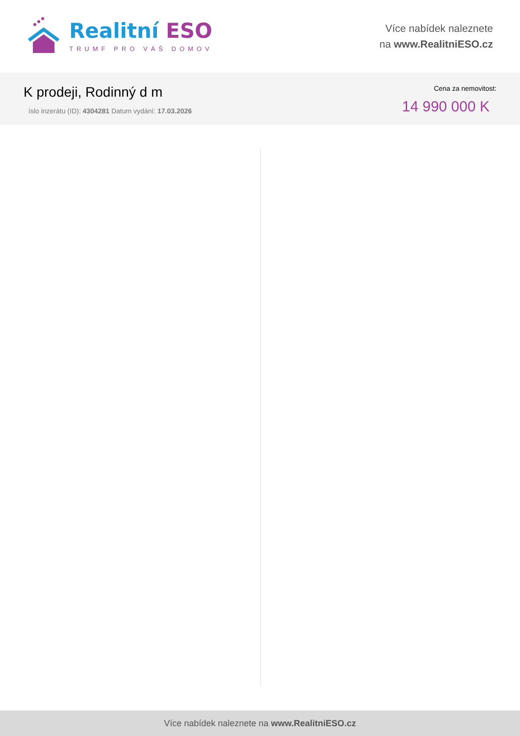Realitní ESO
TRUMF PRO VÁŠ DOMOV
Více nabídek naleznete
na www.RealitniESO.cz
K prodeji, Rodinný d m
íslo inzerátu (ID): 4304281 Datum vydání: 17.03.2026
Cena za nemovitost:
14 990 000 K
Více nabídek naleznete na www.RealitniESO.cz